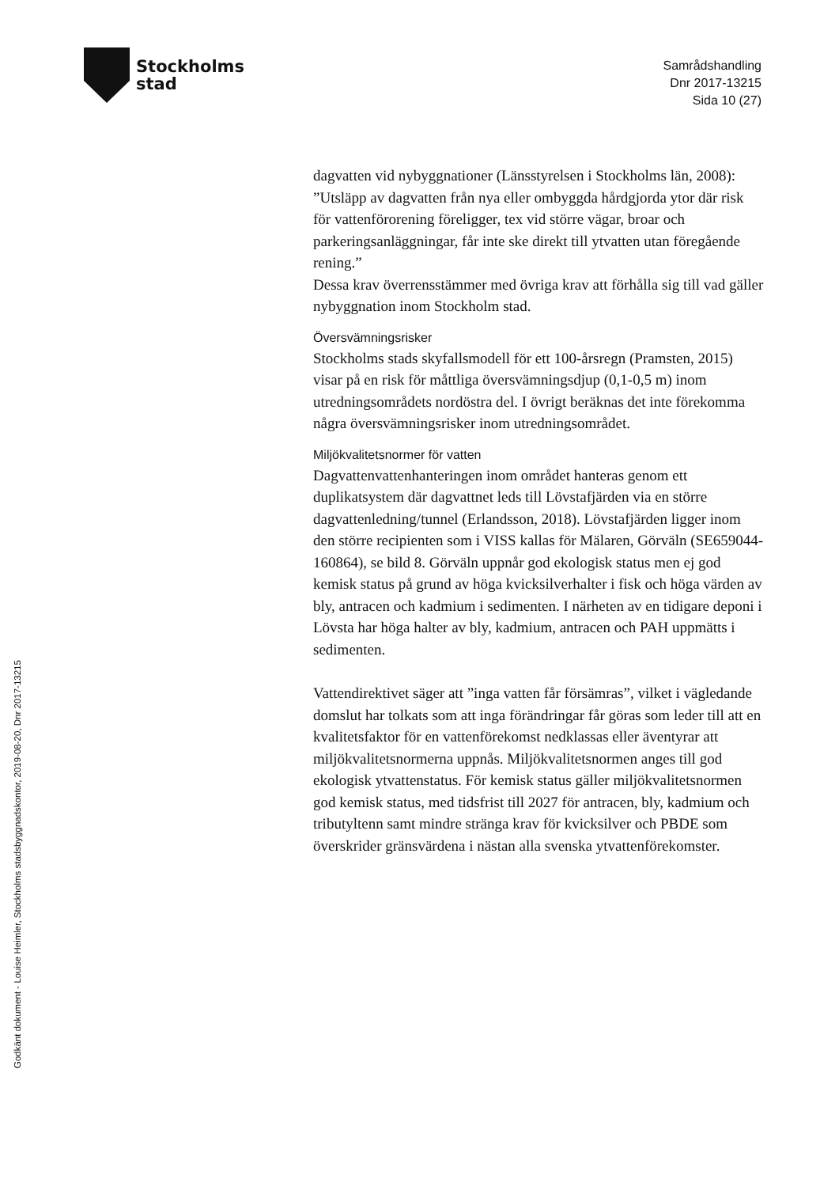Stockholms
stad
Samrådshandling
Dnr 2017-13215
Sida 10 (27)
dagvatten vid nybyggnationer (Länsstyrelsen i Stockholms län, 2008):
”Utsläpp av dagvatten från nya eller ombyggda hårdgjorda ytor där risk för vattenförorening föreligger, tex vid större vägar, broar och parkeringsanläggningar, får inte ske direkt till ytvatten utan föregående rening.”
Dessa krav överrensstämmer med övriga krav att förhålla sig till vad gäller nybyggnation inom Stockholm stad.
Översvämningsrisker
Stockholms stads skyfallsmodell för ett 100-årsregn (Pramsten, 2015) visar på en risk för måttliga översvämningsdjup (0,1-0,5 m) inom utredningsområdets nordöstra del. I övrigt beräknas det inte förekomma några översvämningsrisker inom utredningsområdet.
Miljökvalitetsnormer för vatten
Dagvattenvattenhanteringen inom området hanteras genom ett duplikatsystem där dagvattnet leds till Lövstafjärden via en större dagvattenledning/tunnel (Erlandsson, 2018). Lövstafjärden ligger inom den större recipienten som i VISS kallas för Mälaren, Görväln (SE659044-160864), se bild 8. Görväln uppnår god ekologisk status men ej god kemisk status på grund av höga kvicksilverhalter i fisk och höga värden av bly, antracen och kadmium i sedimenten. I närheten av en tidigare deponi i Lövsta har höga halter av bly, kadmium, antracen och PAH uppmätts i sedimenten.
Vattendirektivet säger att ”inga vatten får försämras”, vilket i vägledande domslut har tolkats som att inga förändringar får göras som leder till att en kvalitetsfaktor för en vattenförekomst nedklassas eller äventyrar att miljökvalitetsnormerna uppnås. Miljökvalitetsnormen anges till god ekologisk ytvattenstatus. För kemisk status gäller miljökvalitetsnormen god kemisk status, med tidsfrist till 2027 för antracen, bly, kadmium och tributyltenn samt mindre stränga krav för kvicksilver och PBDE som överskrider gränsvärdena i nästan alla svenska ytvattenförekomster.
Godkänt dokument - Louise Heimler, Stockholms stadsbyggnadskontor, 2019-08-20, Dnr 2017-13215